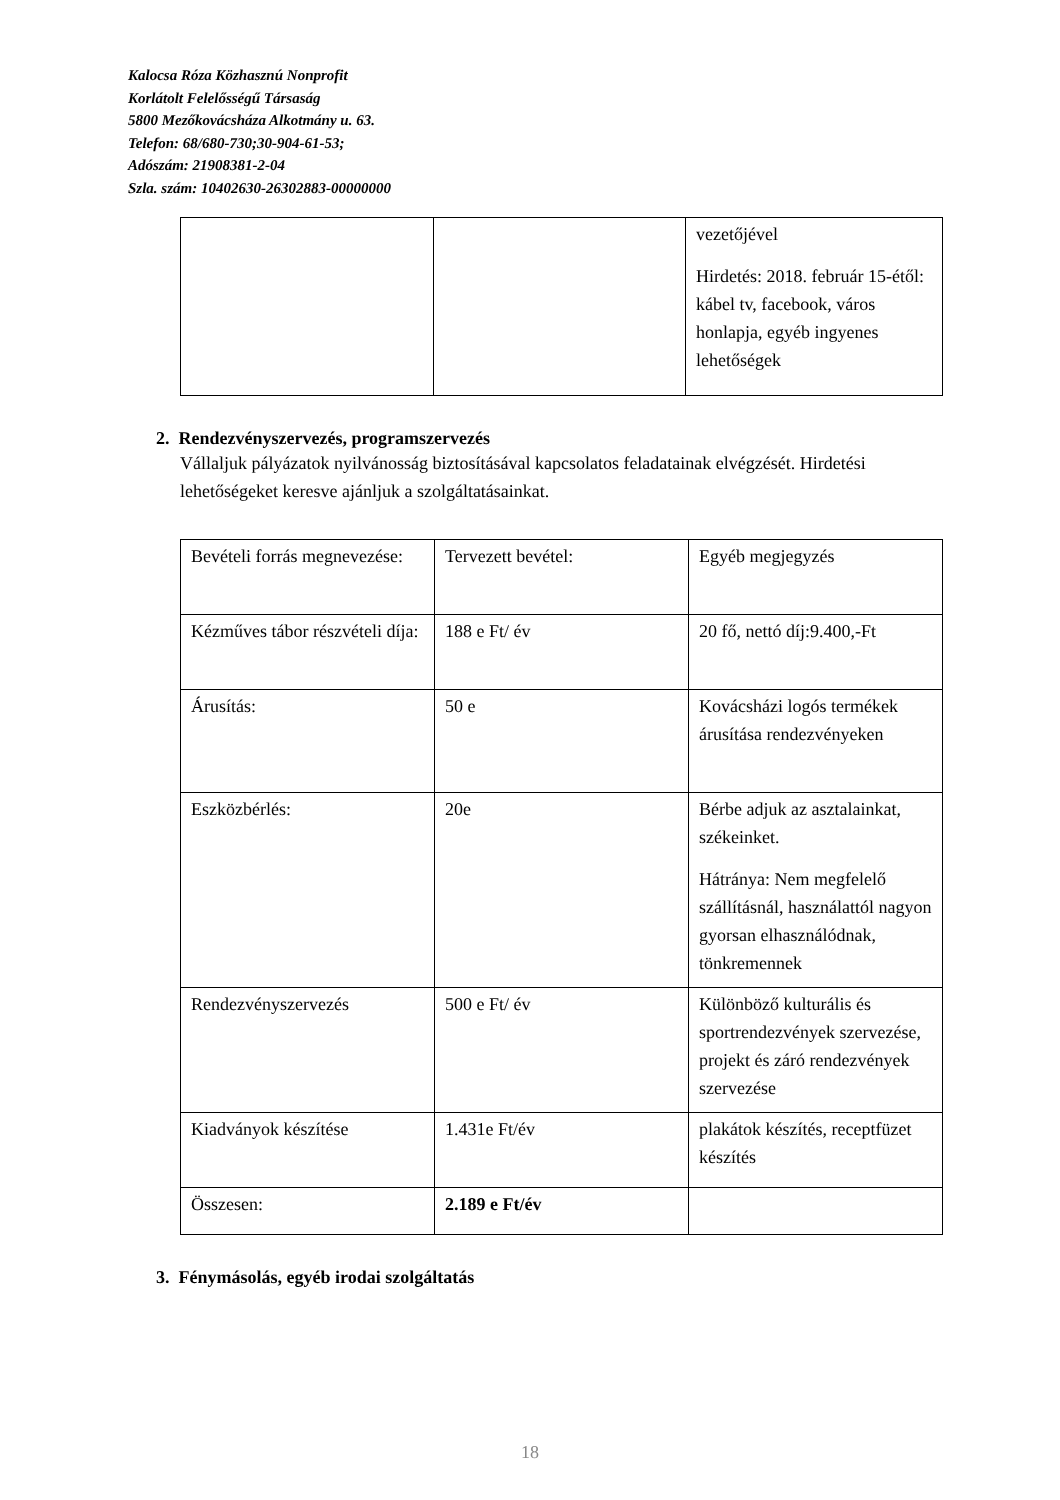Kalocsa Róza Közhasznú Nonprofit
Korlátolt Felelősségű Társaság
5800 Mezőkovácsháza Alkotmány u. 63.
Telefon: 68/680-730;30-904-61-53;
Adószám: 21908381-2-04
Szla. szám: 10402630-26302883-00000000
| | | vezetőjével Hirdetés: 2018. február 15-étől: kábel tv, facebook, város honlapja, egyéb ingyenes lehetőségek |
2. Rendezvényszervezés, programszervezés
Vállaljuk pályázatok nyilvánosság biztosításával kapcsolatos feladatainak elvégzését. Hirdetési lehetőségeket keresve ajánljuk a szolgáltatásainkat.
| Bevételi forrás megnevezése: | Tervezett bevétel: | Egyéb megjegyzés |
| Kézműves tábor részvételi díja: | 188 e Ft/ év | 20 fő, nettó díj:9.400,-Ft |
| Árusítás: | 50 e | Kovácsházi logós termékek árusítása rendezvényeken |
| Eszközbérlés: | 20e | Bérbe adjuk az asztalainkat, székeinket. Hátránya: Nem megfelelő szállításnál, használattól nagyon gyorsan elhasználódnak, tönkremennek |
| Rendezvényszervezés | 500 e Ft/ év | Különböző kulturális és sportrendezvények szervezése, projekt és záró rendezvények szervezése |
| Kiadványok készítése | 1.431e Ft/év | plakátok készítés, receptfüzet készítés |
| Összesen: | 2.189 e Ft/év | |
3. Fénymásolás, egyéb irodai szolgáltatás
18